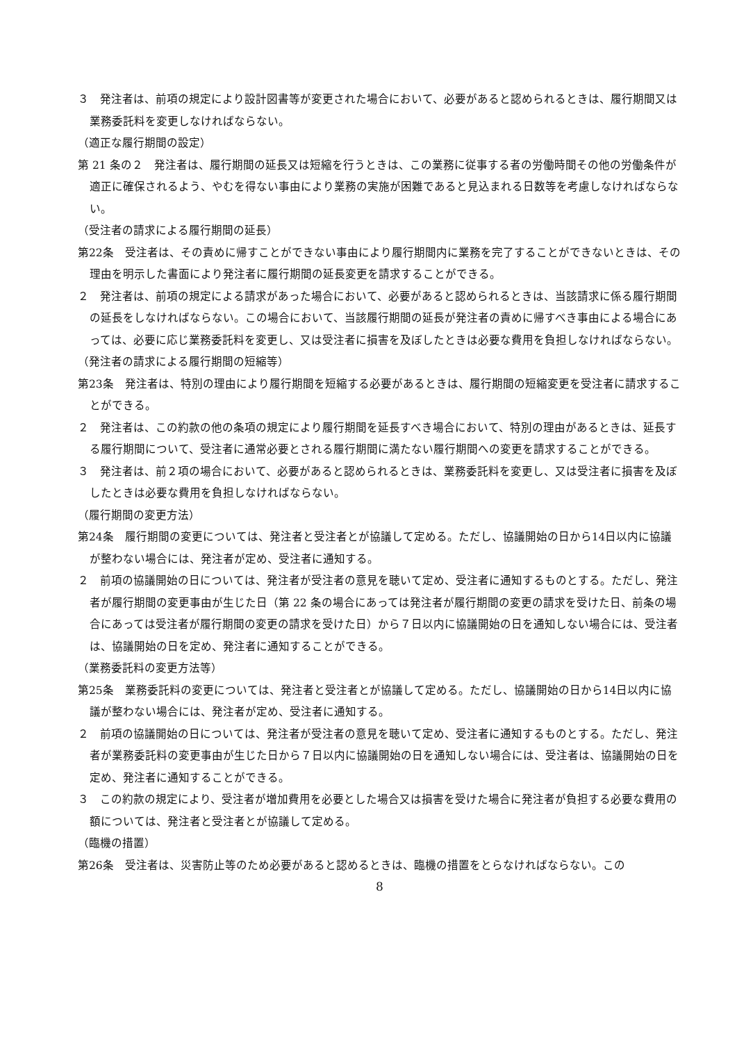３　発注者は、前項の規定により設計図書等が変更された場合において、必要があると認められるときは、履行期間又は業務委託料を変更しなければならない。
（適正な履行期間の設定）
第 21 条の２　発注者は、履行期間の延長又は短縮を行うときは、この業務に従事する者の労働時間その他の労働条件が適正に確保されるよう、やむを得ない事由により業務の実施が困難であると見込まれる日数等を考慮しなければならない。
（受注者の請求による履行期間の延長）
第22条　受注者は、その責めに帰すことができない事由により履行期間内に業務を完了することができないときは、その理由を明示した書面により発注者に履行期間の延長変更を請求することができる。
２　発注者は、前項の規定による請求があった場合において、必要があると認められるときは、当該請求に係る履行期間の延長をしなければならない。この場合において、当該履行期間の延長が発注者の責めに帰すべき事由による場合にあっては、必要に応じ業務委託料を変更し、又は受注者に損害を及ぼしたときは必要な費用を負担しなければならない。
（発注者の請求による履行期間の短縮等）
第23条　発注者は、特別の理由により履行期間を短縮する必要があるときは、履行期間の短縮変更を受注者に請求することができる。
２　発注者は、この約款の他の条項の規定により履行期間を延長すべき場合において、特別の理由があるときは、延長する履行期間について、受注者に通常必要とされる履行期間に満たない履行期間への変更を請求することができる。
３　発注者は、前２項の場合において、必要があると認められるときは、業務委託料を変更し、又は受注者に損害を及ぼしたときは必要な費用を負担しなければならない。
（履行期間の変更方法）
第24条　履行期間の変更については、発注者と受注者とが協議して定める。ただし、協議開始の日から14日以内に協議が整わない場合には、発注者が定め、受注者に通知する。
２　前項の協議開始の日については、発注者が受注者の意見を聴いて定め、受注者に通知するものとする。ただし、発注者が履行期間の変更事由が生じた日（第 22 条の場合にあっては発注者が履行期間の変更の請求を受けた日、前条の場合にあっては受注者が履行期間の変更の請求を受けた日）から７日以内に協議開始の日を通知しない場合には、受注者は、協議開始の日を定め、発注者に通知することができる。
（業務委託料の変更方法等）
第25条　業務委託料の変更については、発注者と受注者とが協議して定める。ただし、協議開始の日から14日以内に協議が整わない場合には、発注者が定め、受注者に通知する。
２　前項の協議開始の日については、発注者が受注者の意見を聴いて定め、受注者に通知するものとする。ただし、発注者が業務委託料の変更事由が生じた日から７日以内に協議開始の日を通知しない場合には、受注者は、協議開始の日を定め、発注者に通知することができる。
３　この約款の規定により、受注者が増加費用を必要とした場合又は損害を受けた場合に発注者が負担する必要な費用の額については、発注者と受注者とが協議して定める。
（臨機の措置）
第26条　受注者は、災害防止等のため必要があると認めるときは、臨機の措置をとらなければならない。この
8